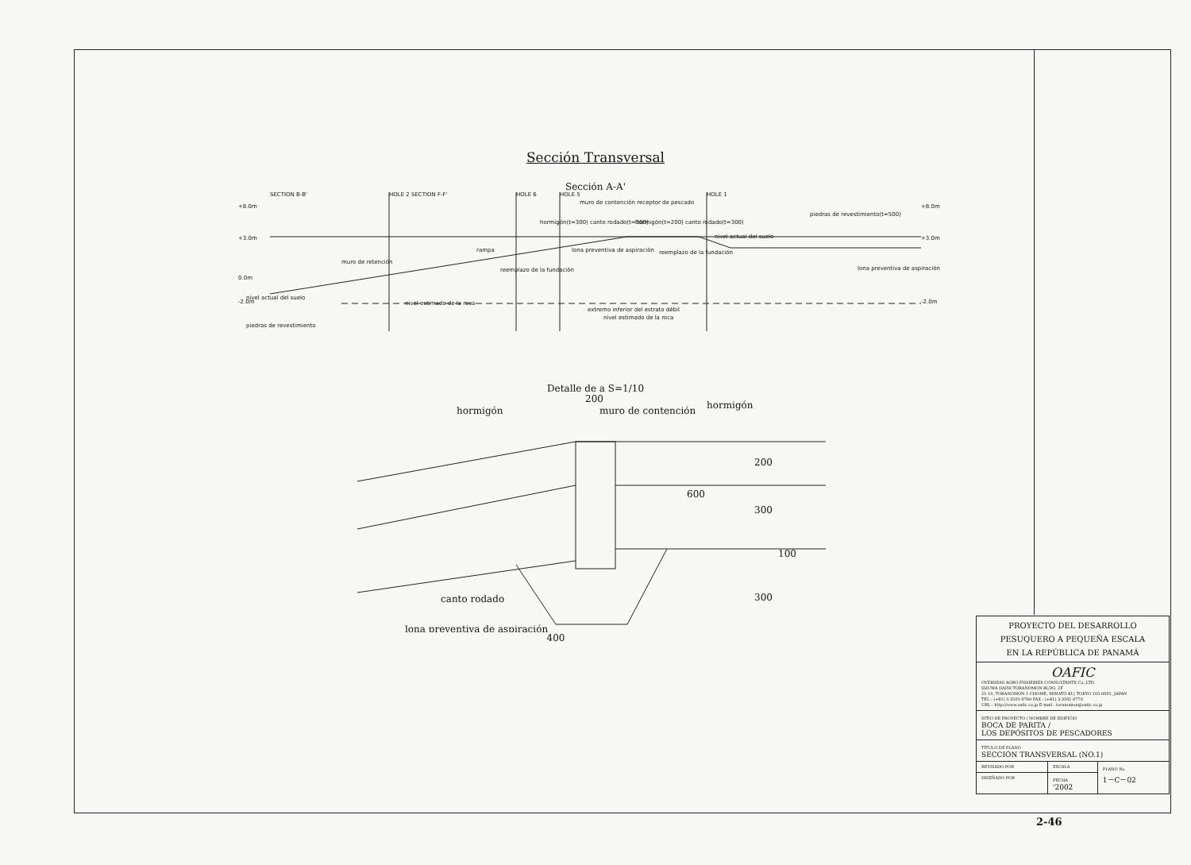Sección Transversal
Sección A-A'
+8.0m
+3.0m
0.0m
-2.0m
+8.0m
+3.0m
-2.0m
muro de retención
rampa
reemplazo de la fundación
hormigón(t=200) canto rodado(t=300)
hormigón(t=300) canto rodado(t=300)
muro de contención receptor de pescado
lona preventiva de aspiración
reemplazo de la fundación
piedras de revestimiento(t=500)
lona preventiva de aspiración
nivel actual del suelo
nivel estimado de la roca
extremo inferior del estrato débil
nivel estimado de la roca
piedras de revestimiento
nivel actual del suelo
SECTION B-B'
HOLE 2 SECTION F-F'
HOLE 6
HOLE 5
HOLE 1
Detalle de a S=1/10
hormigón
200
muro de contención
hormigón
canto rodado
lona preventiva de aspiración
200
300
600
100
300
400
| PROYECTO DEL DESARROLLO PESUQUERO A PEQUEÑA ESCALA EN LA REPÚBLICA DE PANAMÁ | | |
| OAFIC OVERSEAS AGRO-FISHERIES CONSULTANTS Co.,LTD. SHUWA DAINI TORANOMON BLDG. 2F 21-19, TORANOMON 1-CHOME, MINATO-KU, TOKYO 105-0001, JAPAN TEL : (+81) 3-3501-0769 FAX : (+81) 3-3501-0779 URL : http://www.oafic.co.jp E-mail : toranomon@oafic.co.jp | | |
| SITIO DE PROYECTO / NOMBRE DE EDIFICIO BOCA DE PARITA / LOS DEPÓSITOS DE PESCADORES | | |
| TÍTULO DE PLANO SECCIÓN TRANSVERSAL (NO.1) | | |
| REVISADO POR | ESCALA | PLANO No 1－C－02 |
| DISEÑADO POR | FECHA '2002 | |
2-46